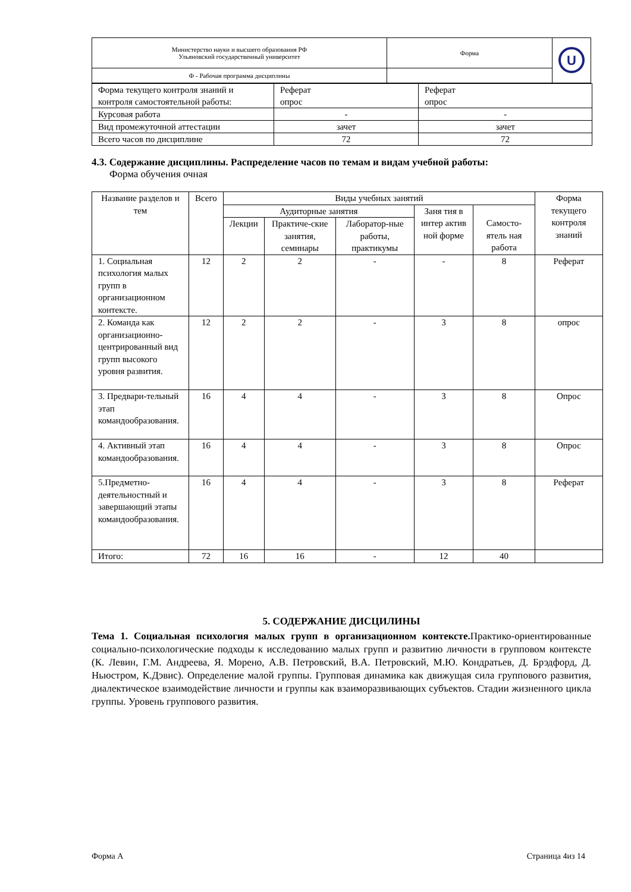| Министерство науки и высшего образования РФ Ульяновский государственный университет | Форма | U |
| Ф - Рабочая программа дисциплины | | |
| Форма текущего контроля знаний и контроля самостоятельной работы: | Реферат опрос | Реферат опрос |
| Курсовая работа | - | - |
| Вид промежуточной аттестации | зачет | зачет |
| Всего часов по дисциплине | 72 | 72 |
4.3. Содержание дисциплины. Распределение часов по темам и видам учебной работы:
Форма обучения очная
| Название разделов и тем | Всего | Виды учебных занятий | | | | | Форма текущего контроля знаний |
| | | Аудиторные занятия | | | Заня тия в интер актив ной форме | Самосто-ятель ная работа | |
| | | Лекции | Практиче-ские занятия, семинары | Лаборатор-ные работы, практикумы | | | |
| 1. Социальная психология малых групп в организационном контексте. | 12 | 2 | 2 | - | - | 8 | Реферат |
| 2. Команда как организационно-центрированный вид групп высокого уровня развития. | 12 | 2 | 2 | - | 3 | 8 | опрос |
| 3. Предвари-тельный этап командообразования. | 16 | 4 | 4 | - | 3 | 8 | Опрос |
| 4. Активный этап командообразования. | 16 | 4 | 4 | - | 3 | 8 | Опрос |
| 5.Предметно-деятельностный и завершающий этапы командообразования. | 16 | 4 | 4 | - | 3 | 8 | Реферат |
| Итого: | 72 | 16 | 16 | - | 12 | 40 | |
5. СОДЕРЖАНИЕ ДИСЦИЛИНЫ
Тема 1. Социальная психология малых групп в организационном контексте. Практико-ориентированные социально-психологические подходы к исследованию малых групп и развитию личности в групповом контексте (К. Левин, Г.М. Андреева, Я. Морено, А.В. Петровский, В.А. Петровский, М.Ю. Кондратьев, Д. Брэдфорд, Д. Ньюстром, К.Дэвис). Определение малой группы. Групповая динамика как движущая сила группового развития, диалектическое взаимодействие личности и группы как взаиморазвивающих субъектов. Стадии жизненного цикла группы. Уровень группового развития.
Форма А Страница 4из 14